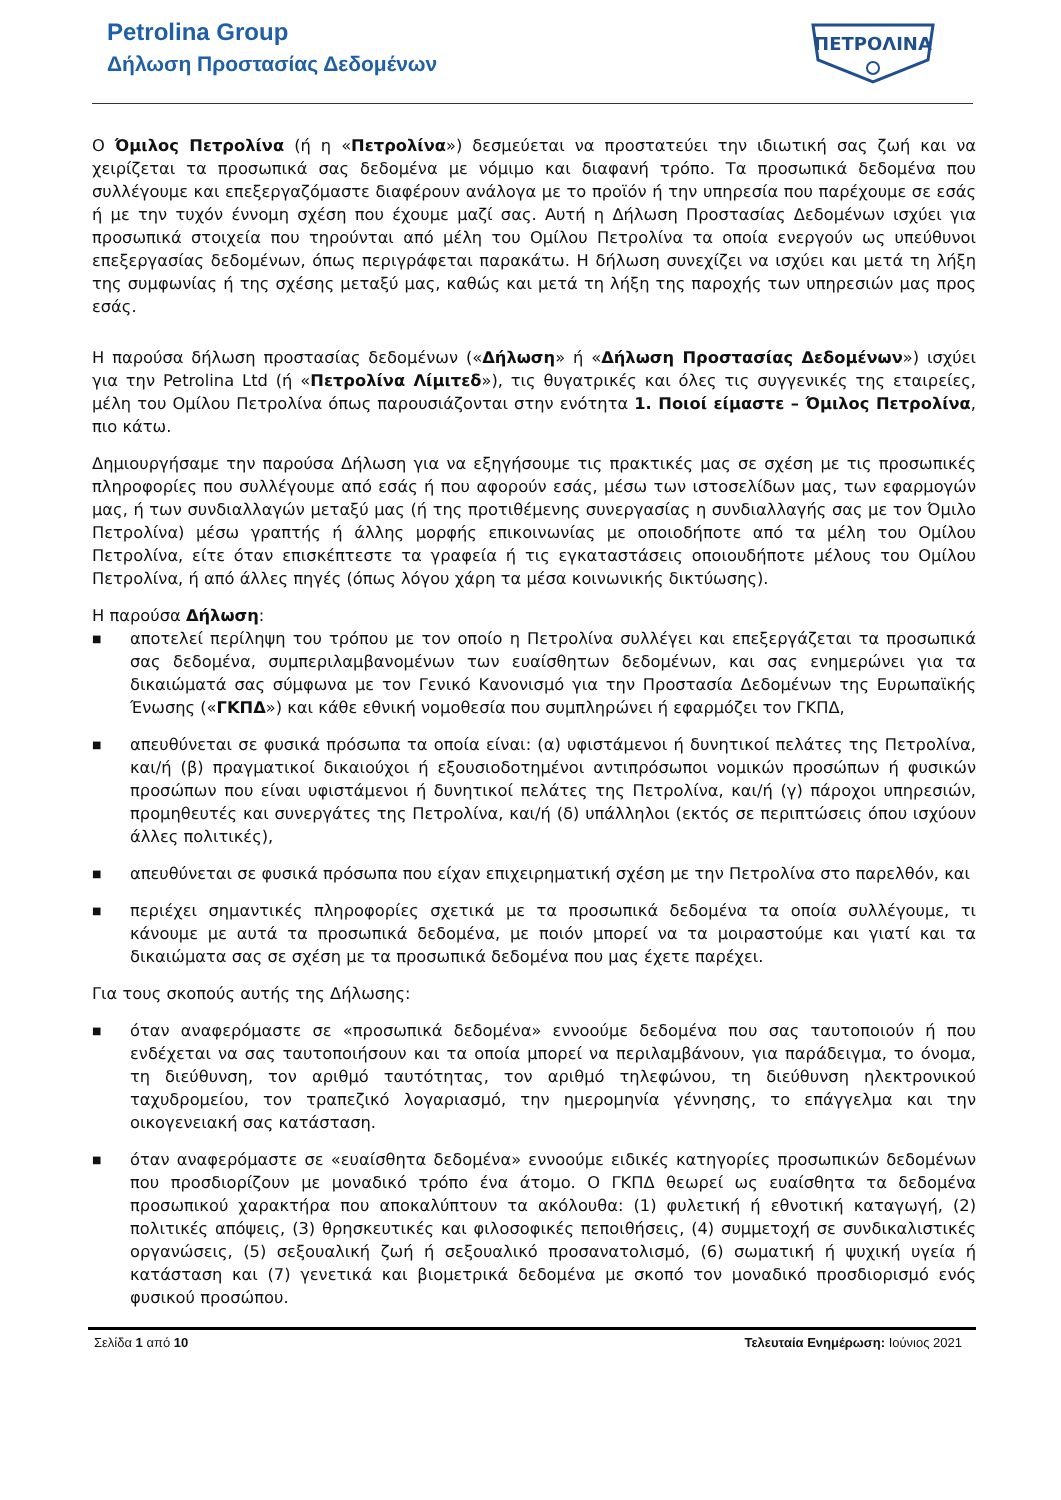Petrolina Group
Δήλωση Προστασίας Δεδομένων
ΠΕΤΡΟΛΙΝΑ
Ο Όμιλος Πετρολίνα (ή η «Πετρολίνα») δεσμεύεται να προστατεύει την ιδιωτική σας ζωή και να χειρίζεται τα προσωπικά σας δεδομένα με νόμιμο και διαφανή τρόπο. Τα προσωπικά δεδομένα που συλλέγουμε και επεξεργαζόμαστε διαφέρουν ανάλογα με το προϊόν ή την υπηρεσία που παρέχουμε σε εσάς ή με την τυχόν έννομη σχέση που έχουμε μαζί σας. Αυτή η Δήλωση Προστασίας Δεδομένων ισχύει για προσωπικά στοιχεία που τηρούνται από μέλη του Ομίλου Πετρολίνα τα οποία ενεργούν ως υπεύθυνοι επεξεργασίας δεδομένων, όπως περιγράφεται παρακάτω. Η δήλωση συνεχίζει να ισχύει και μετά τη λήξη της συμφωνίας ή της σχέσης μεταξύ μας, καθώς και μετά τη λήξη της παροχής των υπηρεσιών μας προς εσάς.
Η παρούσα δήλωση προστασίας δεδομένων («Δήλωση» ή «Δήλωση Προστασίας Δεδομένων») ισχύει για την Petrolina Ltd (ή «Πετρολίνα Λίμιτεδ»), τις θυγατρικές και όλες τις συγγενικές της εταιρείες, μέλη του Ομίλου Πετρολίνα όπως παρουσιάζονται στην ενότητα 1. Ποιοί είμαστε – Όμιλος Πετρολίνα, πιο κάτω.
Δημιουργήσαμε την παρούσα Δήλωση για να εξηγήσουμε τις πρακτικές μας σε σχέση με τις προσωπικές πληροφορίες που συλλέγουμε από εσάς ή που αφορούν εσάς, μέσω των ιστοσελίδων μας, των εφαρμογών μας, ή των συνδιαλλαγών μεταξύ μας (ή της προτιθέμενης συνεργασίας η συνδιαλλαγής σας με τον Όμιλο Πετρολίνα) μέσω γραπτής ή άλλης μορφής επικοινωνίας με οποιοδήποτε από τα μέλη του Ομίλου Πετρολίνα, είτε όταν επισκέπτεστε τα γραφεία ή τις εγκαταστάσεις οποιουδήποτε μέλους του Ομίλου Πετρολίνα, ή από άλλες πηγές (όπως λόγου χάρη τα μέσα κοινωνικής δικτύωσης).
Η παρούσα Δήλωση:
■ αποτελεί περίληψη του τρόπου με τον οποίο η Πετρολίνα συλλέγει και επεξεργάζεται τα προσωπικά σας δεδομένα, συμπεριλαμβανομένων των ευαίσθητων δεδομένων, και σας ενημερώνει για τα δικαιώματά σας σύμφωνα με τον Γενικό Κανονισμό για την Προστασία Δεδομένων της Ευρωπαϊκής Ένωσης («ΓΚΠΔ») και κάθε εθνική νομοθεσία που συμπληρώνει ή εφαρμόζει τον ΓΚΠΔ,
■ απευθύνεται σε φυσικά πρόσωπα τα οποία είναι: (α) υφιστάμενοι ή δυνητικοί πελάτες της Πετρολίνα, και/ή (β) πραγματικοί δικαιούχοι ή εξουσιοδοτημένοι αντιπρόσωποι νομικών προσώπων ή φυσικών προσώπων που είναι υφιστάμενοι ή δυνητικοί πελάτες της Πετρολίνα, και/ή (γ) πάροχοι υπηρεσιών, προμηθευτές και συνεργάτες της Πετρολίνα, και/ή (δ) υπάλληλοι (εκτός σε περιπτώσεις όπου ισχύουν άλλες πολιτικές),
■ απευθύνεται σε φυσικά πρόσωπα που είχαν επιχειρηματική σχέση με την Πετρολίνα στο παρελθόν, και
■ περιέχει σημαντικές πληροφορίες σχετικά με τα προσωπικά δεδομένα τα οποία συλλέγουμε, τι κάνουμε με αυτά τα προσωπικά δεδομένα, με ποιόν μπορεί να τα μοιραστούμε και γιατί και τα δικαιώματα σας σε σχέση με τα προσωπικά δεδομένα που μας έχετε παρέχει.
Για τους σκοπούς αυτής της Δήλωσης:
■ όταν αναφερόμαστε σε «προσωπικά δεδομένα» εννοούμε δεδομένα που σας ταυτοποιούν ή που ενδέχεται να σας ταυτοποιήσουν και τα οποία μπορεί να περιλαμβάνουν, για παράδειγμα, το όνομα, τη διεύθυνση, τον αριθμό ταυτότητας, τον αριθμό τηλεφώνου, τη διεύθυνση ηλεκτρονικού ταχυδρομείου, τον τραπεζικό λογαριασμό, την ημερομηνία γέννησης, το επάγγελμα και την οικογενειακή σας κατάσταση.
■ όταν αναφερόμαστε σε «ευαίσθητα δεδομένα» εννοούμε ειδικές κατηγορίες προσωπικών δεδομένων που προσδιορίζουν με μοναδικό τρόπο ένα άτομο. Ο ΓΚΠΔ θεωρεί ως ευαίσθητα τα δεδομένα προσωπικού χαρακτήρα που αποκαλύπτουν τα ακόλουθα: (1) φυλετική ή εθνοτική καταγωγή, (2) πολιτικές απόψεις, (3) θρησκευτικές και φιλοσοφικές πεποιθήσεις, (4) συμμετοχή σε συνδικαλιστικές οργανώσεις, (5) σεξουαλική ζωή ή σεξουαλικό προσανατολισμό, (6) σωματική ή ψυχική υγεία ή κατάσταση και (7) γενετικά και βιομετρικά δεδομένα με σκοπό τον μοναδικό προσδιορισμό ενός φυσικού προσώπου.
Σελίδα 1 από 10 Τελευταία Ενημέρωση: Ιούνιος 2021